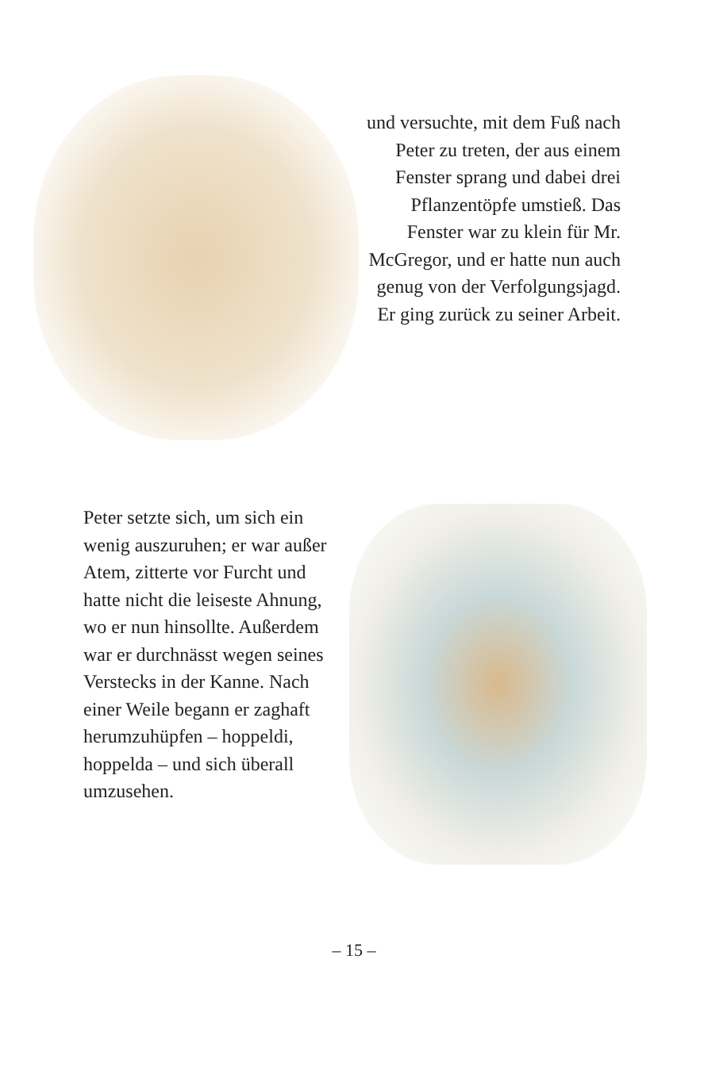und versuchte, mit dem Fuß nach Peter zu treten, der aus einem Fenster sprang und dabei drei Pflanzentöpfe umstieß. Das Fenster war zu klein für Mr. McGregor, und er hatte nun auch genug von der Verfolgungsjagd. Er ging zurück zu seiner Arbeit.
Peter setzte sich, um sich ein wenig auszuruhen; er war außer Atem, zitterte vor Furcht und hatte nicht die leiseste Ahnung, wo er nun hinsollte. Außerdem war er durchnässt wegen seines Verstecks in der Kanne. Nach einer Weile begann er zaghaft herumzuhüpfen – hoppeldi, hoppelda – und sich überall umzusehen.
– 15 –